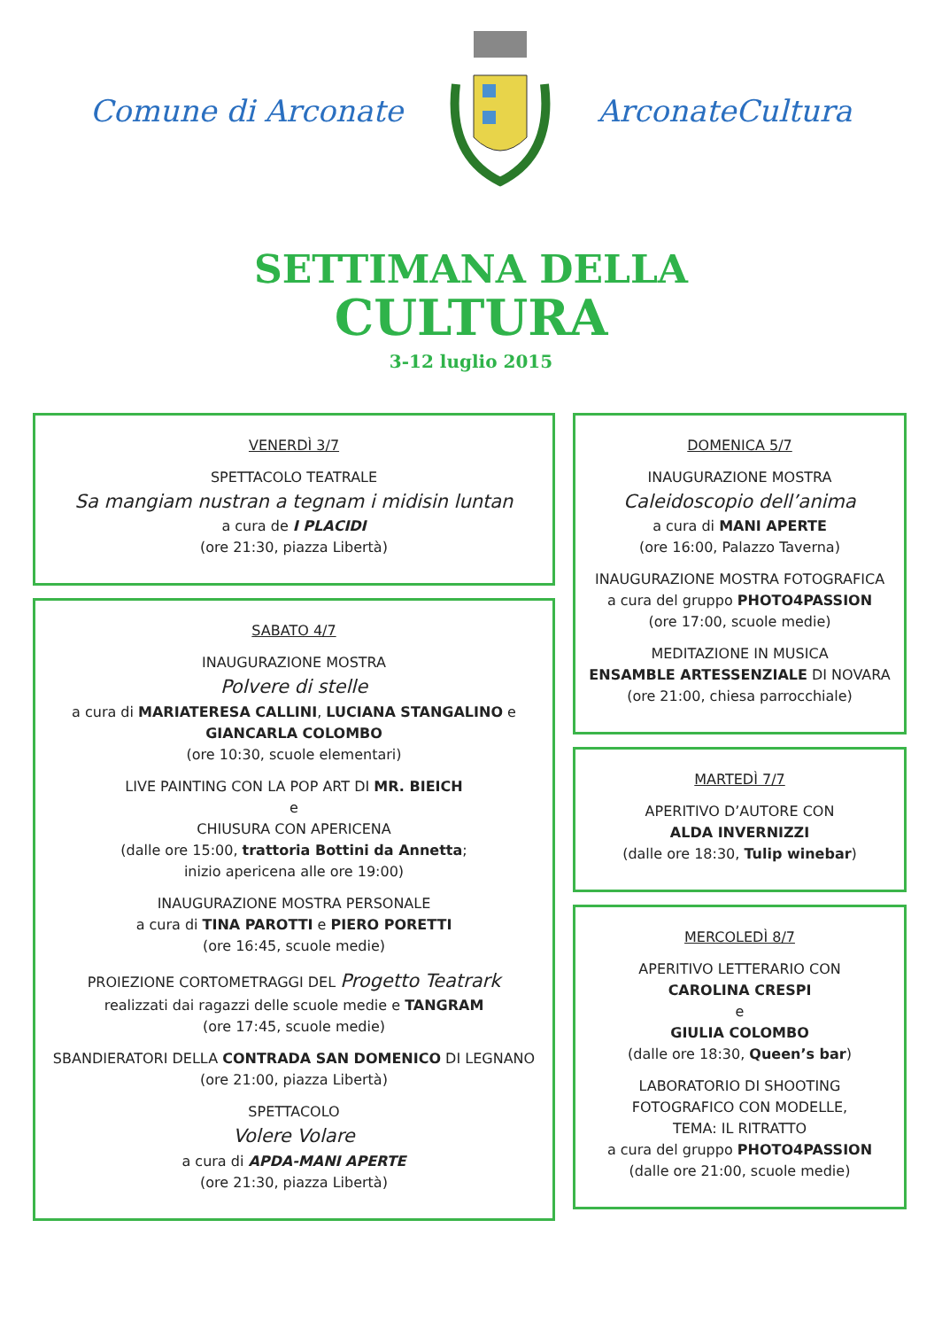Comune di Arconate ArconateCultura
SETTIMANA DELLA
CULTURA
3-12 luglio 2015
VENERDÌ 3/7
SPETTACOLO TEATRALE
Sa mangiam nustran a tegnam i midisin luntan
a cura de I PLACIDI
(ore 21:30, piazza Libertà)
SABATO 4/7
INAUGURAZIONE MOSTRA
Polvere di stelle
a cura di MARIATERESA CALLINI, LUCIANA STANGALINO e
GIANCARLA COLOMBO
(ore 10:30, scuole elementari)
LIVE PAINTING CON LA POP ART DI MR. BIEICH
e
CHIUSURA CON APERICENA
(dalle ore 15:00, trattoria Bottini da Annetta;
inizio apericena alle ore 19:00)
INAUGURAZIONE MOSTRA PERSONALE
a cura di TINA PAROTTI e PIERO PORETTI
(ore 16:45, scuole medie)
PROIEZIONE CORTOMETRAGGI DEL Progetto Teatrark
realizzati dai ragazzi delle scuole medie e TANGRAM
(ore 17:45, scuole medie)
SBANDIERATORI DELLA CONTRADA SAN DOMENICO DI LEGNANO
(ore 21:00, piazza Libertà)
SPETTACOLO
Volere Volare
a cura di APDA-MANI APERTE
(ore 21:30, piazza Libertà)
DOMENICA 5/7
INAUGURAZIONE MOSTRA
Caleidoscopio dell’anima
a cura di MANI APERTE
(ore 16:00, Palazzo Taverna)
INAUGURAZIONE MOSTRA FOTOGRAFICA
a cura del gruppo PHOTO4PASSION
(ore 17:00, scuole medie)
MEDITAZIONE IN MUSICA
ENSAMBLE ARTESSENZIALE DI NOVARA
(ore 21:00, chiesa parrocchiale)
MARTEDÌ 7/7
APERITIVO D’AUTORE CON
ALDA INVERNIZZI
(dalle ore 18:30, Tulip winebar)
MERCOLEDÌ 8/7
APERITIVO LETTERARIO CON
CAROLINA CRESPI
e
GIULIA COLOMBO
(dalle ore 18:30, Queen’s bar)
LABORATORIO DI SHOOTING
FOTOGRAFICO CON MODELLE,
TEMA: IL RITRATTO
a cura del gruppo PHOTO4PASSION
(dalle ore 21:00, scuole medie)